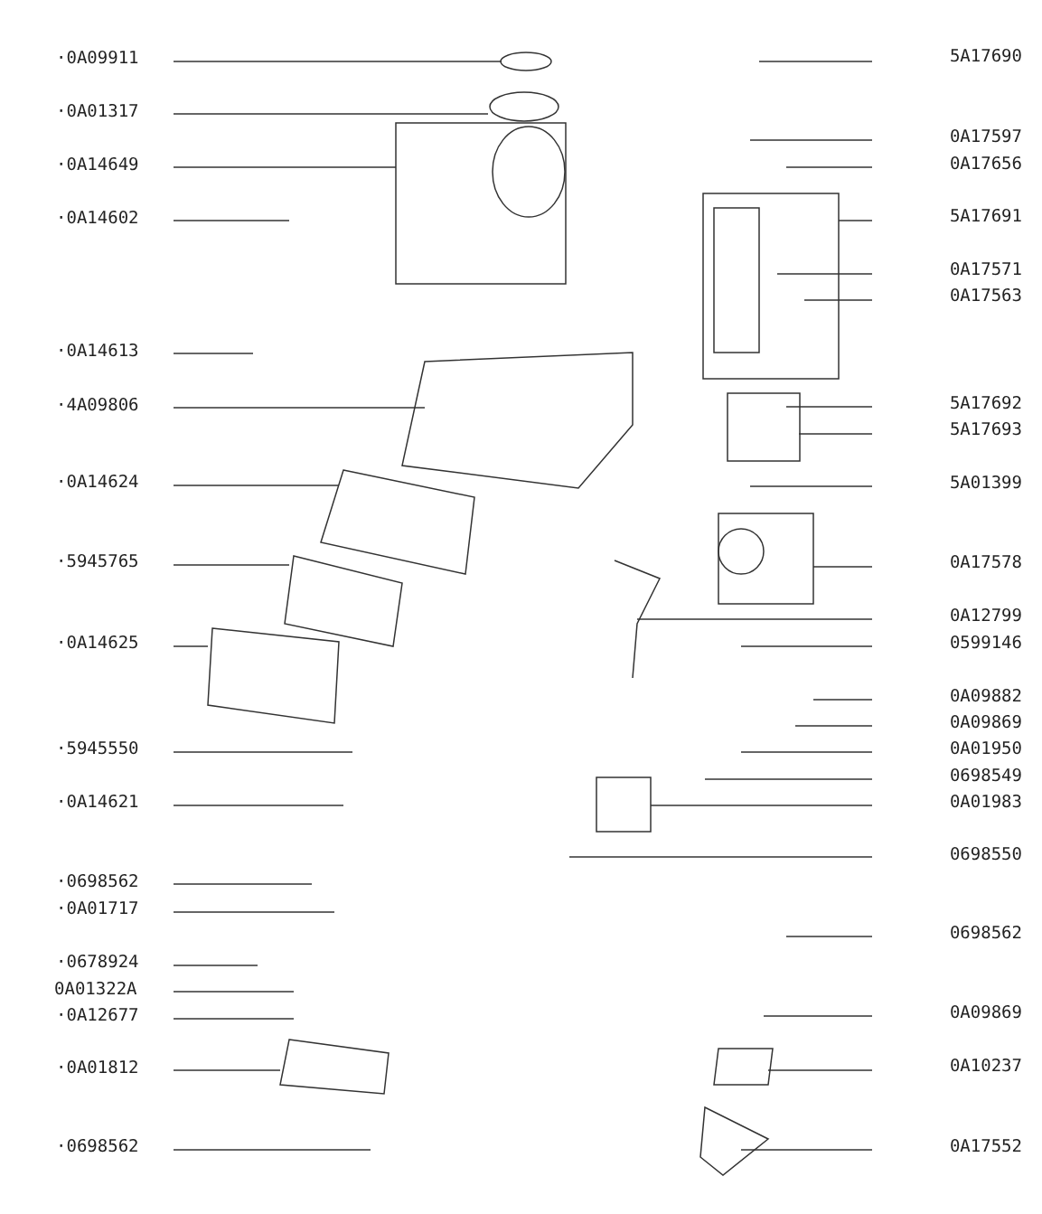·0A09911
·0A01317
·0A14649
·0A14602
·0A14613
·4A09806
·0A14624
·5945765
·0A14625
·5945550
·0A14621
·0698562
·0A01717
·0678924
0A01322A
·0A12677
·0A01812
·0698562
5A17690
0A17597
0A17656
5A17691
0A17571
0A17563
5A17692
5A17693
5A01399
0A17578
0A12799
0599146
0A09882
0A09869
0A01950
0698549
0A01983
0698550
0698562
0A09869
0A10237
0A17552